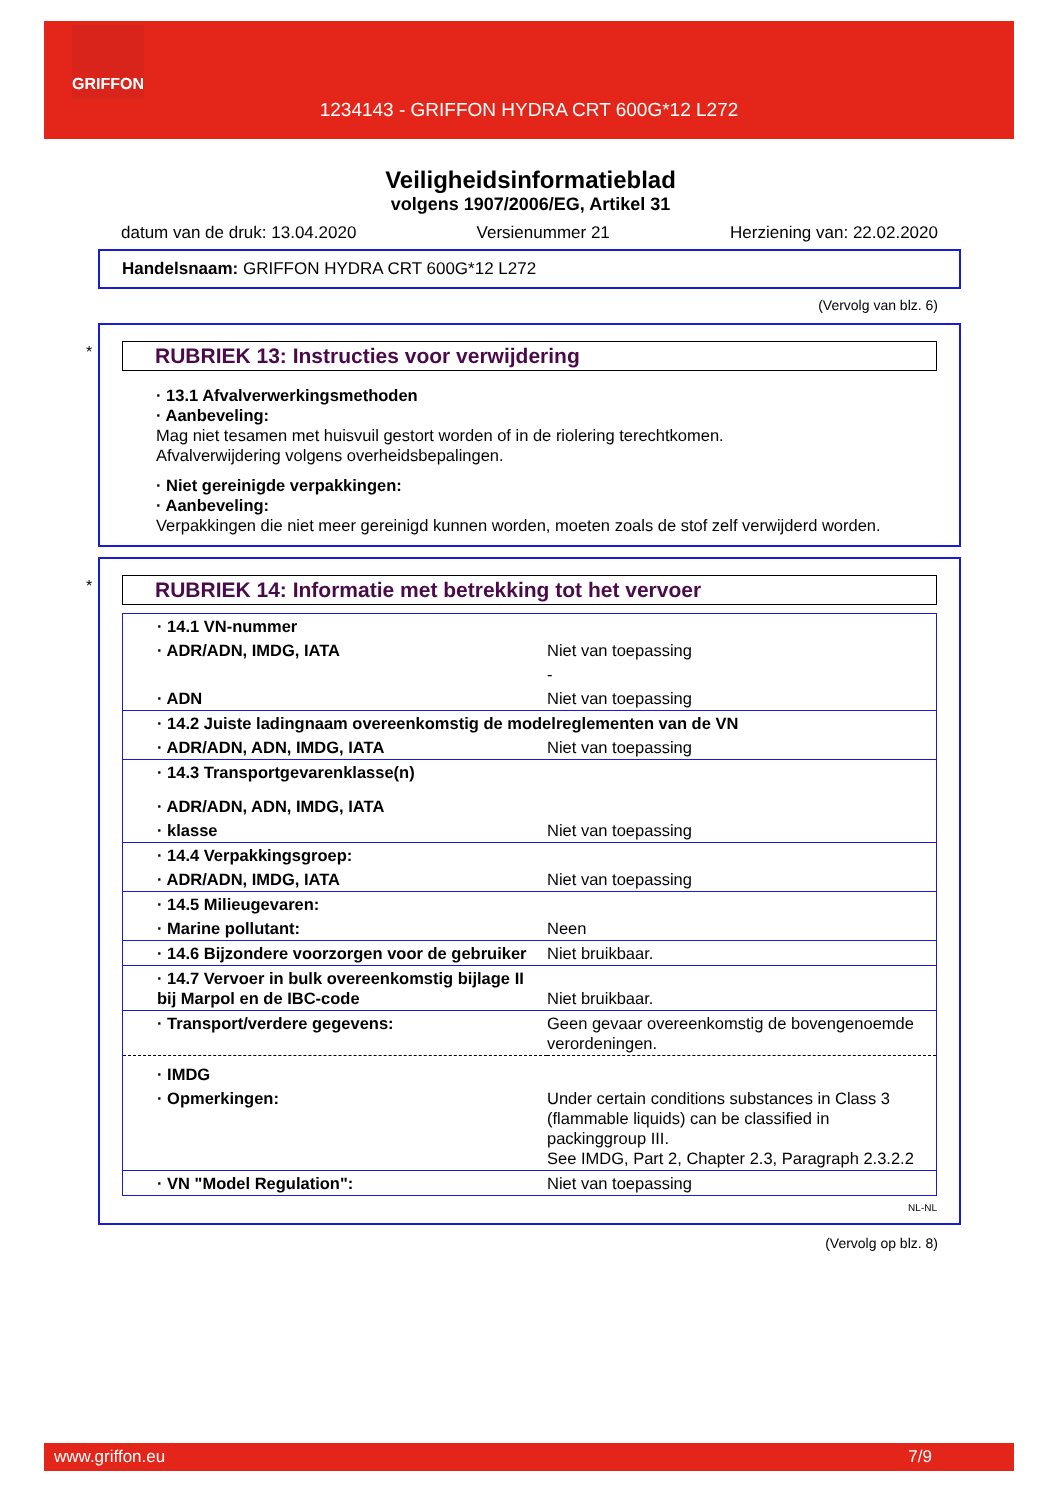GRIFFON
1234143 - GRIFFON HYDRA CRT 600G*12 L272
Veiligheidsinformatieblad
volgens 1907/2006/EG, Artikel 31
datum van de druk: 13.04.2020 Versienummer 21 Herziening van: 22.02.2020
Handelsnaam: GRIFFON HYDRA CRT 600G*12 L272
(Vervolg van blz. 6)
*
RUBRIEK 13: Instructies voor verwijdering
· 13.1 Afvalverwerkingsmethoden
· Aanbeveling:
Mag niet tesamen met huisvuil gestort worden of in de riolering terechtkomen.
Afvalverwijdering volgens overheidsbepalingen.
· Niet gereinigde verpakkingen:
· Aanbeveling:
Verpakkingen die niet meer gereinigd kunnen worden, moeten zoals de stof zelf verwijderd worden.
*
RUBRIEK 14: Informatie met betrekking tot het vervoer
| · 14.1 VN-nummer | |
| · ADR/ADN, IMDG, IATA | Niet van toepassing |
| | - |
| · ADN | Niet van toepassing |
| · 14.2 Juiste ladingnaam overeenkomstig de modelreglementen van de VN | |
| · ADR/ADN, ADN, IMDG, IATA | Niet van toepassing |
| · 14.3 Transportgevarenklasse(n) | |
| · ADR/ADN, ADN, IMDG, IATA | |
| · klasse | Niet van toepassing |
| · 14.4 Verpakkingsgroep: | |
| · ADR/ADN, IMDG, IATA | Niet van toepassing |
| · 14.5 Milieugevaren: | |
| · Marine pollutant: | Neen |
| · 14.6 Bijzondere voorzorgen voor de gebruiker | Niet bruikbaar. |
| · 14.7 Vervoer in bulk overeenkomstig bijlage II bij Marpol en de IBC-code | Niet bruikbaar. |
| · Transport/verdere gegevens: | Geen gevaar overeenkomstig de bovengenoemde verordeningen. |
| · IMDG | |
| · Opmerkingen: | Under certain conditions substances in Class 3 (flammable liquids) can be classified in packinggroup III. See IMDG, Part 2, Chapter 2.3, Paragraph 2.3.2.2 |
| · VN "Model Regulation": | Niet van toepassing |
NL-NL
(Vervolg op blz. 8)
www.griffon.eu 7/9